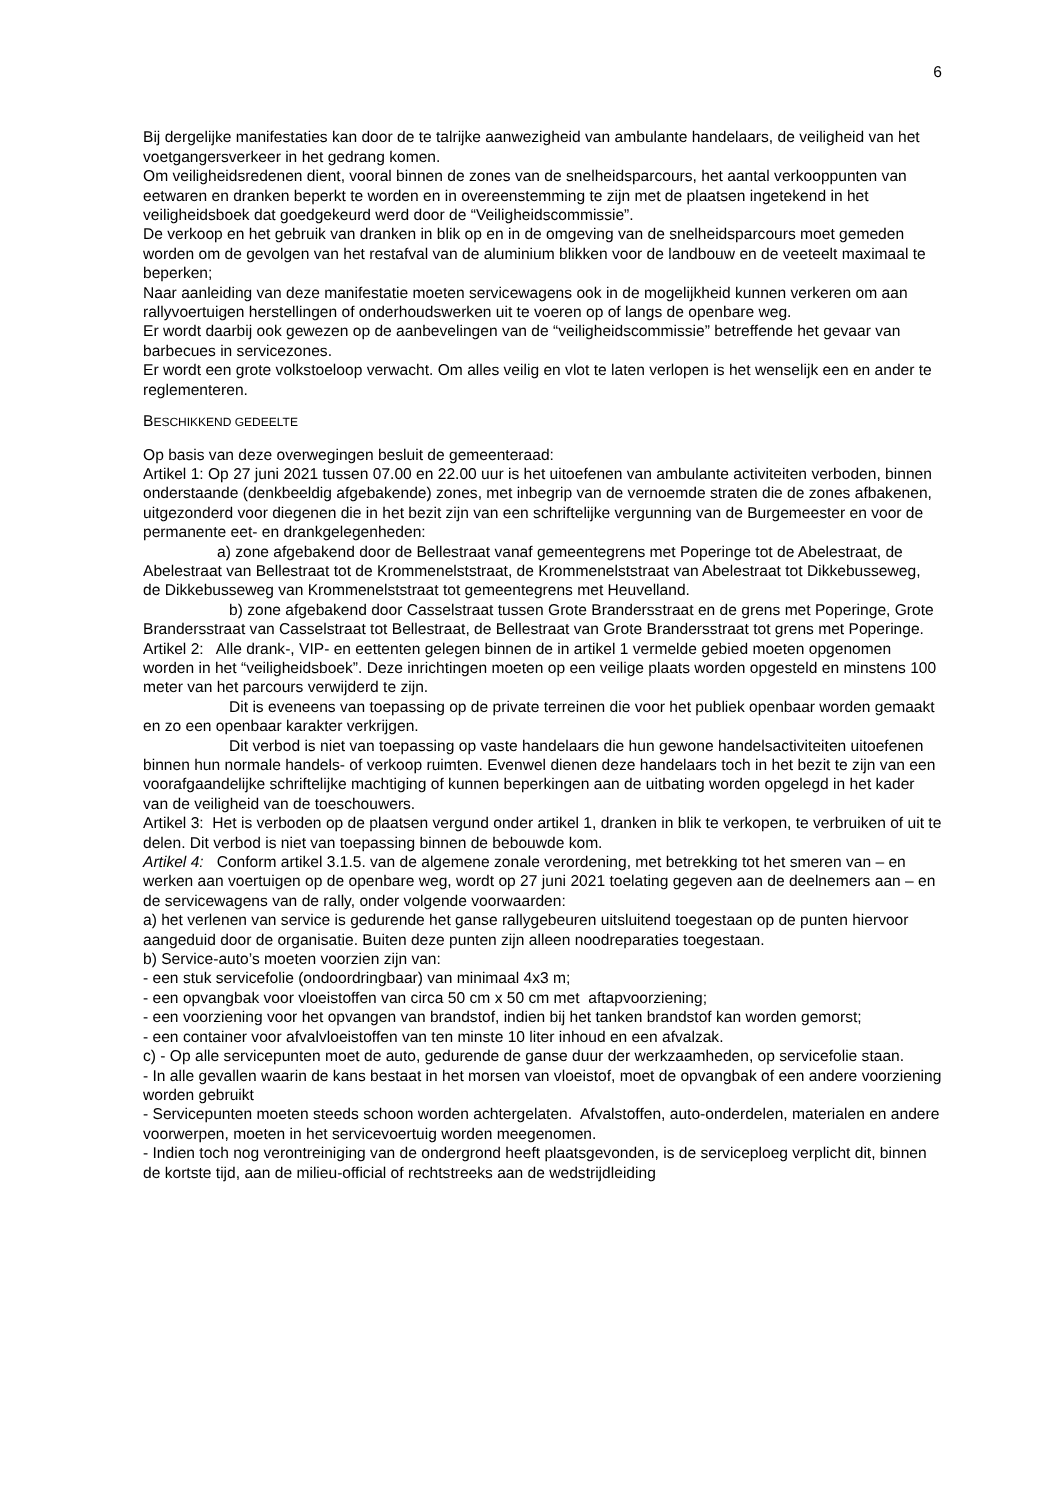6
Bij dergelijke manifestaties kan door de te talrijke aanwezigheid van ambulante handelaars, de veiligheid van het voetgangersverkeer in het gedrang komen.
Om veiligheidsredenen dient, vooral binnen de zones van de snelheidsparcours, het aantal verkooppunten van eetwaren en dranken beperkt te worden en in overeenstemming te zijn met de plaatsen ingetekend in het veiligheidsboek dat goedgekeurd werd door de “Veiligheidscommissie”.
De verkoop en het gebruik van dranken in blik op en in de omgeving van de snelheidsparcours moet gemeden worden om de gevolgen van het restafval van de aluminium blikken voor de landbouw en de veeteelt maximaal te beperken;
Naar aanleiding van deze manifestatie moeten servicewagens ook in de mogelijkheid kunnen verkeren om aan rallyvoertuigen herstellingen of onderhoudswerken uit te voeren op of langs de openbare weg.
Er wordt daarbij ook gewezen op de aanbevelingen van de “veiligheidscommissie” betreffende het gevaar van barbecues in servicezones.
Er wordt een grote volkstoeloop verwacht. Om alles veilig en vlot te laten verlopen is het wenselijk een en ander te reglementeren.
BESCHIKKEND GEDEELTE
Op basis van deze overwegingen besluit de gemeenteraad:
Artikel 1: Op 27 juni 2021 tussen 07.00 en 22.00 uur is het uitoefenen van ambulante activiteiten verboden, binnen onderstaande (denkbeeldig afgebakende) zones, met inbegrip van de vernoemde straten die de zones afbakenen, uitgezonderd voor diegenen die in het bezit zijn van een schriftelijke vergunning van de Burgemeester en voor de permanente eet- en drankgelegenheden:
a) zone afgebakend door de Bellestraat vanaf gemeentegrens met Poperinge tot de Abelestraat, de Abelestraat van Bellestraat tot de Krommenelststraat, de Krommenelststraat van Abelestraat tot Dikkebusseweg, de Dikkebusseweg van Krommenelststraat tot gemeentegrens met Heuvelland.
b) zone afgebakend door Casselstraat tussen Grote Brandersstraat en de grens met Poperinge, Grote Brandersstraat van Casselstraat tot Bellestraat, de Bellestraat van Grote Brandersstraat tot grens met Poperinge.
Artikel 2: Alle drank-, VIP- en eettenten gelegen binnen de in artikel 1 vermelde gebied moeten opgenomen worden in het “veiligheidsboek”. Deze inrichtingen moeten op een veilige plaats worden opgesteld en minstens 100 meter van het parcours verwijderd te zijn.
Dit is eveneens van toepassing op de private terreinen die voor het publiek openbaar worden gemaakt en zo een openbaar karakter verkrijgen.
Dit verbod is niet van toepassing op vaste handelaars die hun gewone handelsactiviteiten uitoefenen binnen hun normale handels- of verkoop ruimten. Evenwel dienen deze handelaars toch in het bezit te zijn van een voorafgaandelijke schriftelijke machtiging of kunnen beperkingen aan de uitbating worden opgelegd in het kader van de veiligheid van de toeschouwers.
Artikel 3: Het is verboden op de plaatsen vergund onder artikel 1, dranken in blik te verkopen, te verbruiken of uit te delen. Dit verbod is niet van toepassing binnen de bebouwde kom.
Artikel 4: Conform artikel 3.1.5. van de algemene zonale verordening, met betrekking tot het smeren van – en werken aan voertuigen op de openbare weg, wordt op 27 juni 2021 toelating gegeven aan de deelnemers aan – en de servicewagens van de rally, onder volgende voorwaarden:
a) het verlenen van service is gedurende het ganse rallygebeuren uitsluitend toegestaan op de punten hiervoor aangeduid door de organisatie. Buiten deze punten zijn alleen noodreparaties toegestaan.
b) Service-auto’s moeten voorzien zijn van:
- een stuk servicefolie (ondoordringbaar) van minimaal 4x3 m;
- een opvangbak voor vloeistoffen van circa 50 cm x 50 cm met aftapvoorziening;
- een voorziening voor het opvangen van brandstof, indien bij het tanken brandstof kan worden gemorst;
- een container voor afvalvloeistoffen van ten minste 10 liter inhoud en een afvalzak.
c) - Op alle servicepunten moet de auto, gedurende de ganse duur der werkzaamheden, op servicefolie staan.
- In alle gevallen waarin de kans bestaat in het morsen van vloeistof, moet de opvangbak of een andere voorziening worden gebruikt
- Servicepunten moeten steeds schoon worden achtergelaten. Afvalstoffen, auto-onderdelen, materialen en andere voorwerpen, moeten in het servicevoertuig worden meegenomen.
- Indien toch nog verontreiniging van de ondergrond heeft plaatsgevonden, is de serviceploeg verplicht dit, binnen de kortste tijd, aan de milieu-official of rechtstreeks aan de wedstrijdleiding